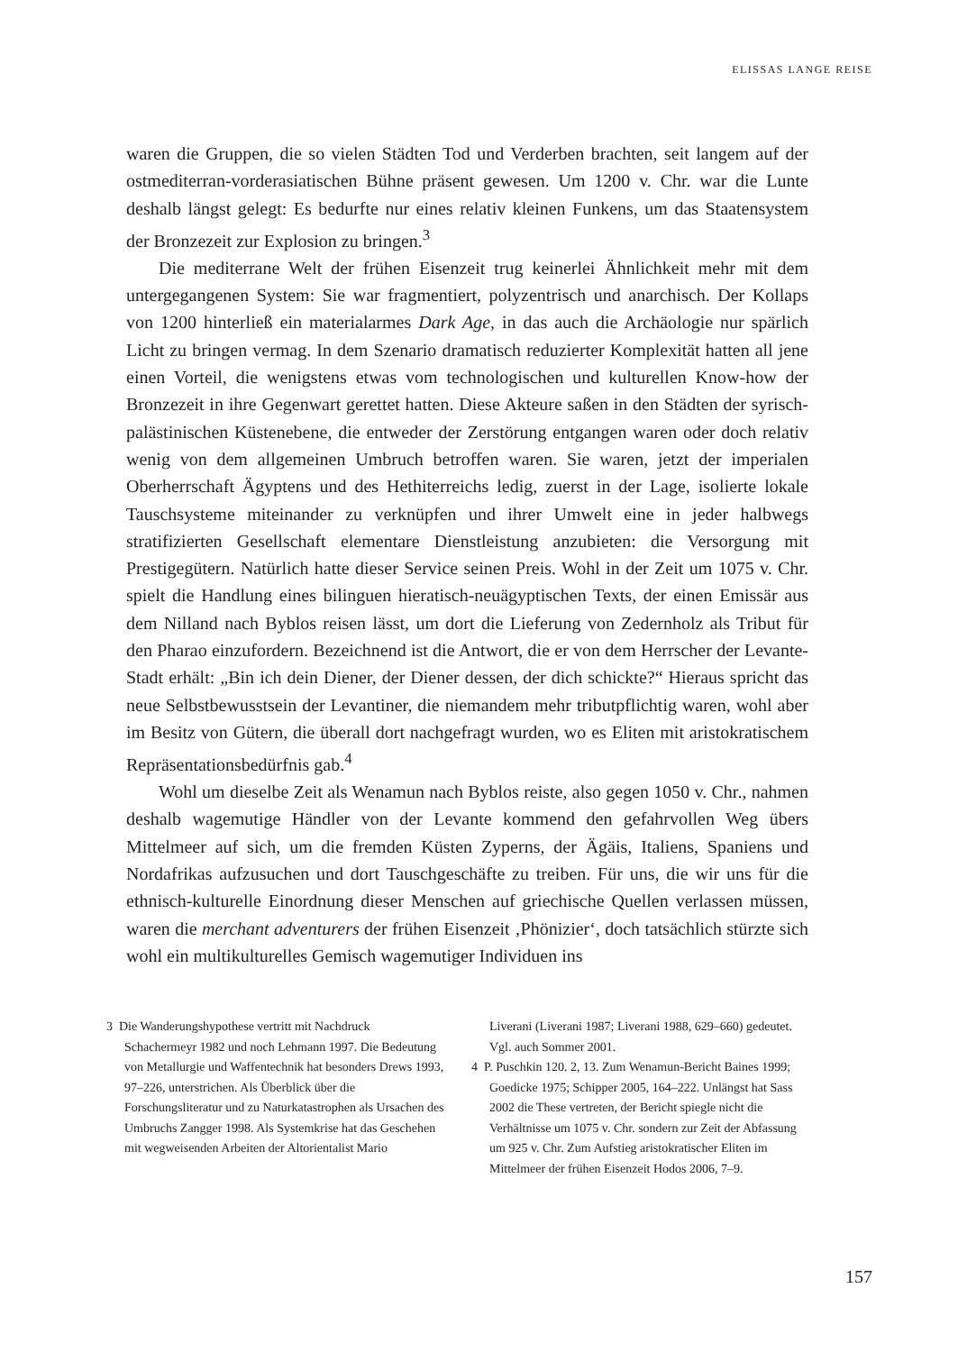ELISSAS LANGE REISE
waren die Gruppen, die so vielen Städten Tod und Verderben brachten, seit langem auf der ostmediterran-vorderasiatischen Bühne präsent gewesen. Um 1200 v. Chr. war die Lunte deshalb längst gelegt: Es bedurfte nur eines relativ kleinen Funkens, um das Staatensystem der Bronzezeit zur Explosion zu bringen.<sup>3</sup>
Die mediterrane Welt der frühen Eisenzeit trug keinerlei Ähnlichkeit mehr mit dem untergegangenen System: Sie war fragmentiert, polyzentrisch und anarchisch. Der Kollaps von 1200 hinterließ ein materialarmes Dark Age, in das auch die Archäologie nur spärlich Licht zu bringen vermag. In dem Szenario dramatisch reduzierter Komplexität hatten all jene einen Vorteil, die wenigstens etwas vom technologischen und kulturellen Know-how der Bronzezeit in ihre Gegenwart gerettet hatten. Diese Akteure saßen in den Städten der syrisch-palästinischen Küstenebene, die entweder der Zerstörung entgangen waren oder doch relativ wenig von dem allgemeinen Umbruch betroffen waren. Sie waren, jetzt der imperialen Oberherrschaft Ägyptens und des Hethiterreichs ledig, zuerst in der Lage, isolierte lokale Tauschsysteme miteinander zu verknüpfen und ihrer Umwelt eine in jeder halbwegs stratifizierten Gesellschaft elementare Dienstleistung anzubieten: die Versorgung mit Prestigegütern. Natürlich hatte dieser Service seinen Preis. Wohl in der Zeit um 1075 v. Chr. spielt die Handlung eines bilinguen hieratisch-neuägyptischen Texts, der einen Emissär aus dem Nilland nach Byblos reisen lässt, um dort die Lieferung von Zedernholz als Tribut für den Pharao einzufordern. Bezeichnend ist die Antwort, die er von dem Herrscher der Levante-Stadt erhält: „Bin ich dein Diener, der Diener dessen, der dich schickte?“ Hieraus spricht das neue Selbstbewusstsein der Levantiner, die niemandem mehr tributpflichtig waren, wohl aber im Besitz von Gütern, die überall dort nachgefragt wurden, wo es Eliten mit aristokratischem Repräsentationsbedürfnis gab.<sup>4</sup>
Wohl um dieselbe Zeit als Wenamun nach Byblos reiste, also gegen 1050 v. Chr., nahmen deshalb wagemutige Händler von der Levante kommend den gefahrvollen Weg übers Mittelmeer auf sich, um die fremden Küsten Zyperns, der Ägäis, Italiens, Spaniens und Nordafrikas aufzusuchen und dort Tauschgeschäfte zu treiben. Für uns, die wir uns für die ethnisch-kulturelle Einordnung dieser Menschen auf griechische Quellen verlassen müssen, waren die merchant adventurers der frühen Eisenzeit ‚Phönizier‘, doch tatsächlich stürzte sich wohl ein multikulturelles Gemisch wagemutiger Individuen ins
3 Die Wanderungshypothese vertritt mit Nachdruck Schachermeyr 1982 und noch Lehmann 1997. Die Bedeutung von Metallurgie und Waffentechnik hat besonders Drews 1993, 97–226, unterstrichen. Als Überblick über die Forschungsliteratur und zu Naturkatastrophen als Ursachen des Umbruchs Zangger 1998. Als Systemkrise hat das Geschehen mit wegweisenden Arbeiten der Altorientalist Mario
Liverani (Liverani 1987; Liverani 1988, 629–660) gedeutet. Vgl. auch Sommer 2001.
4 P. Puschkin 120. 2, 13. Zum Wenamun-Bericht Baines 1999; Goedicke 1975; Schipper 2005, 164–222. Unlängst hat Sass 2002 die These vertreten, der Bericht spiegle nicht die Verhältnisse um 1075 v. Chr. sondern zur Zeit der Abfassung um 925 v. Chr. Zum Aufstieg aristokratischer Eliten im Mittelmeer der frühen Eisenzeit Hodos 2006, 7–9.
157